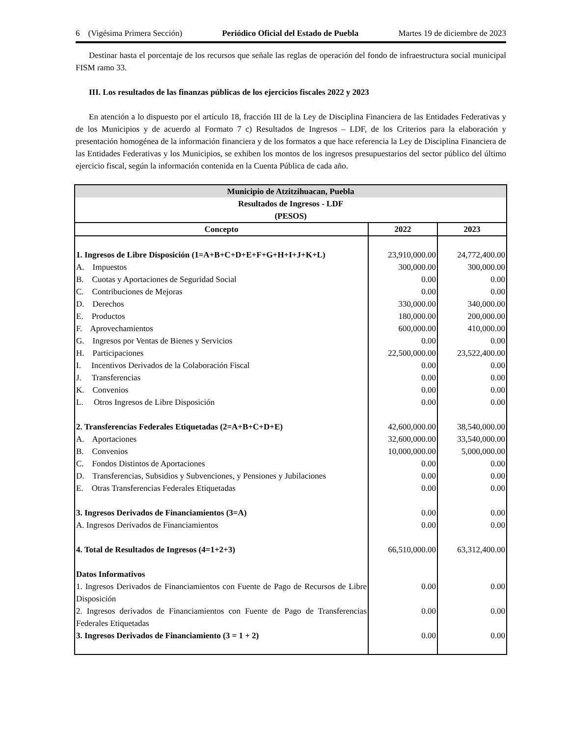6 (Vigésima Primera Sección) Periódico Oficial del Estado de Puebla Martes 19 de diciembre de 2023
Destinar hasta el porcentaje de los recursos que señale las reglas de operación del fondo de infraestructura social municipal FISM ramo 33.
III. Los resultados de las finanzas públicas de los ejercicios fiscales 2022 y 2023
En atención a lo dispuesto por el artículo 18, fracción III de la Ley de Disciplina Financiera de las Entidades Federativas y de los Municipios y de acuerdo al Formato 7 c) Resultados de Ingresos – LDF, de los Criterios para la elaboración y presentación homogénea de la información financiera y de los formatos a que hace referencia la Ley de Disciplina Financiera de las Entidades Federativas y los Municipios, se exhiben los montos de los ingresos presupuestarios del sector público del último ejercicio fiscal, según la información contenida en la Cuenta Pública de cada año.
| Municipio de Atzitzihuacan, Puebla | | |
| --- | --- | --- |
| Resultados de Ingresos - LDF (PESOS) | | |
| Concepto | 2022 | 2023 |
| 1. Ingresos de Libre Disposición (1=A+B+C+D+E+F+G+H+I+J+K+L) | 23,910,000.00 | 24,772,400.00 |
| A. Impuestos | 300,000.00 | 300,000.00 |
| B. Cuotas y Aportaciones de Seguridad Social | 0.00 | 0.00 |
| C. Contribuciones de Mejoras | 0.00 | 0.00 |
| D. Derechos | 330,000.00 | 340,000.00 |
| E. Productos | 180,000.00 | 200,000.00 |
| F. Aprovechamientos | 600,000.00 | 410,000.00 |
| G. Ingresos por Ventas de Bienes y Servicios | 0.00 | 0.00 |
| H. Participaciones | 22,500,000.00 | 23,522,400.00 |
| I. Incentivos Derivados de la Colaboración Fiscal | 0.00 | 0.00 |
| J. Transferencias | 0.00 | 0.00 |
| K. Convenios | 0.00 | 0.00 |
| L. Otros Ingresos de Libre Disposición | 0.00 | 0.00 |
| 2. Transferencias Federales Etiquetadas (2=A+B+C+D+E) | 42,600,000.00 | 38,540,000.00 |
| A. Aportaciones | 32,600,000.00 | 33,540,000.00 |
| B. Convenios | 10,000,000.00 | 5,000,000.00 |
| C. Fondos Distintos de Aportaciones | 0.00 | 0.00 |
| D. Transferencias, Subsidios y Subvenciones, y Pensiones y Jubilaciones | 0.00 | 0.00 |
| E. Otras Transferencias Federales Etiquetadas | 0.00 | 0.00 |
| 3. Ingresos Derivados de Financiamientos (3=A) | 0.00 | 0.00 |
| A. Ingresos Derivados de Financiamientos | 0.00 | 0.00 |
| 4. Total de Resultados de Ingresos (4=1+2+3) | 66,510,000.00 | 63,312,400.00 |
| Datos Informativos | | |
| 1. Ingresos Derivados de Financiamientos con Fuente de Pago de Recursos de Libre Disposición | 0.00 | 0.00 |
| 2. Ingresos derivados de Financiamientos con Fuente de Pago de Transferencias Federales Etiquetadas | 0.00 | 0.00 |
| 3. Ingresos Derivados de Financiamiento (3 = 1 + 2) | 0.00 | 0.00 |